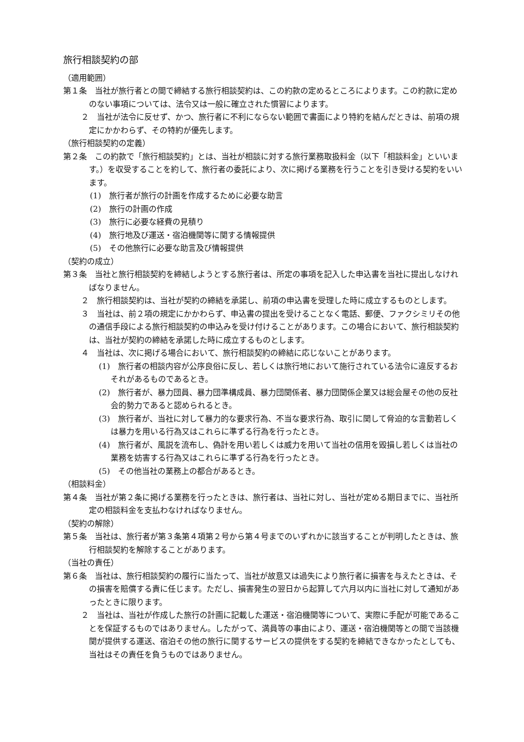旅行相談契約の部
（適用範囲）
第１条　当社が旅行者との間で締結する旅行相談契約は、この約款の定めるところによります。この約款に定めのない事項については、法令又は一般に確立された慣習によります。
２　当社が法令に反せず、かつ、旅行者に不利にならない範囲で書面により特約を結んだときは、前項の規定にかかわらず、その特約が優先します。
（旅行相談契約の定義）
第２条　この約款で「旅行相談契約」とは、当社が相談に対する旅行業務取扱料金（以下「相談料金」といいます。）を収受することを約して、旅行者の委託により、次に掲げる業務を行うことを引き受ける契約をいいます。
(1)　旅行者が旅行の計画を作成するために必要な助言
(2)　旅行の計画の作成
(3)　旅行に必要な経費の見積り
(4)　旅行地及び運送・宿泊機関等に関する情報提供
(5)　その他旅行に必要な助言及び情報提供
（契約の成立）
第３条　当社と旅行相談契約を締結しようとする旅行者は、所定の事項を記入した申込書を当社に提出しなければなりません。
２　旅行相談契約は、当社が契約の締結を承諾し、前項の申込書を受理した時に成立するものとします。
３　当社は、前２項の規定にかかわらず、申込書の提出を受けることなく電話、郵便、ファクシミリその他の通信手段による旅行相談契約の申込みを受け付けることがあります。この場合において、旅行相談契約は、当社が契約の締結を承諾した時に成立するものとします。
４　当社は、次に掲げる場合において、旅行相談契約の締結に応じないことがあります。
(1)　旅行者の相談内容が公序良俗に反し、若しくは旅行地において施行されている法令に違反するおそれがあるものであるとき。
(2)　旅行者が、暴力団員、暴力団準構成員、暴力団関係者、暴力団関係企業又は総会屋その他の反社会的勢力であると認められるとき。
(3)　旅行者が、当社に対して暴力的な要求行為、不当な要求行為、取引に関して脅迫的な言動若しくは暴力を用いる行為又はこれらに準ずる行為を行ったとき。
(4)　旅行者が、風説を流布し、偽計を用い若しくは威力を用いて当社の信用を毀損し若しくは当社の業務を妨害する行為又はこれらに準ずる行為を行ったとき。
(5)　その他当社の業務上の都合があるとき。
（相談料金）
第４条　当社が第２条に掲げる業務を行ったときは、旅行者は、当社に対し、当社が定める期日までに、当社所定の相談料金を支払わなければなりません。
（契約の解除）
第５条　当社は、旅行者が第３条第４項第２号から第４号までのいずれかに該当することが判明したときは、旅行相談契約を解除することがあります。
（当社の責任）
第６条　当社は、旅行相談契約の履行に当たって、当社が故意又は過失により旅行者に損害を与えたときは、その損害を賠償する責に任じます。ただし、損害発生の翌日から起算して六月以内に当社に対して通知があったときに限ります。
２　当社は、当社が作成した旅行の計画に記載した運送・宿泊機関等について、実際に手配が可能であることを保証するものではありません。したがって、満員等の事由により、運送・宿泊機関等との間で当該機関が提供する運送、宿泊その他の旅行に関するサービスの提供をする契約を締結できなかったとしても、当社はその責任を負うものではありません。